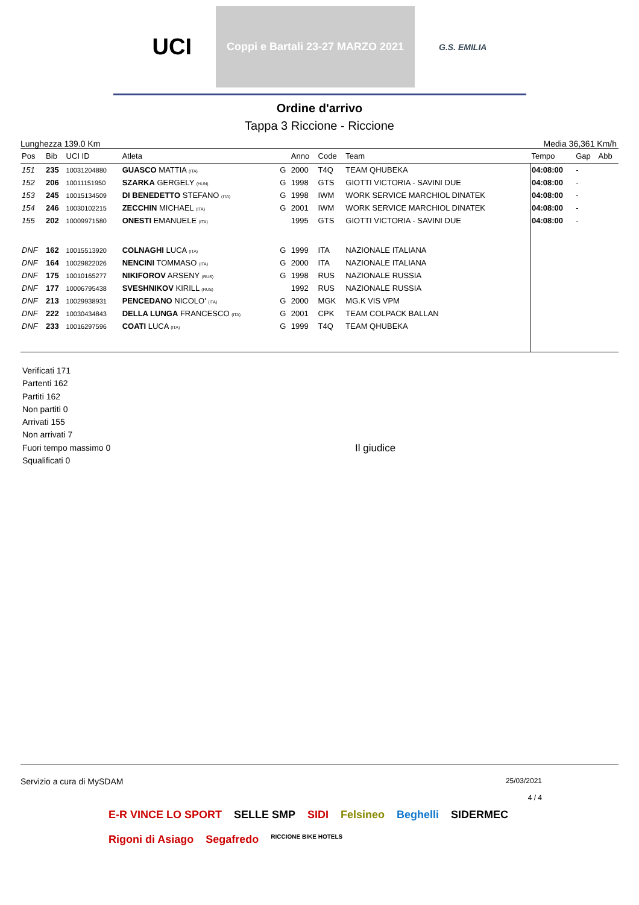UCI
Coppi e Bartali 23-27 MARZO 2021
G.S. EMILIA
Ordine d'arrivo
Tappa 3 Riccione - Riccione
Lunghezza 139.0 Km Media 36,361 Km/h
| Pos | Bib | UCI ID | Atleta | | Anno | Code | Team | Tempo | Gap | Abb |
| --- | --- | --- | --- | --- | --- | --- | --- | --- | --- | --- |
| 151 | 235 | 10031204880 | GUASCO MATTIA (ITA) | G | 2000 | T4Q | TEAM QHUBEKA | 04:08:00 | - | |
| 152 | 206 | 10011151950 | SZARKA GERGELY (HUN) | G | 1998 | GTS | GIOTTI VICTORIA - SAVINI DUE | 04:08:00 | - | |
| 153 | 245 | 10015134509 | DI BENEDETTO STEFANO (ITA) | G | 1998 | IWM | WORK SERVICE MARCHIOL DINATEK | 04:08:00 | - | |
| 154 | 246 | 10030102215 | ZECCHIN MICHAEL (ITA) | G | 2001 | IWM | WORK SERVICE MARCHIOL DINATEK | 04:08:00 | - | |
| 155 | 202 | 10009971580 | ONESTI EMANUELE (ITA) | | 1995 | GTS | GIOTTI VICTORIA - SAVINI DUE | 04:08:00 | - | |
| DNF | 162 | 10015513920 | COLNAGHI LUCA (ITA) | G | 1999 | ITA | NAZIONALE ITALIANA | | | |
| DNF | 164 | 10029822026 | NENCINI TOMMASO (ITA) | G | 2000 | ITA | NAZIONALE ITALIANA | | | |
| DNF | 175 | 10010165277 | NIKIFOROV ARSENY (RUS) | G | 1998 | RUS | NAZIONALE RUSSIA | | | |
| DNF | 177 | 10006795438 | SVESHNIKOV KIRILL (RUS) | | 1992 | RUS | NAZIONALE RUSSIA | | | |
| DNF | 213 | 10029938931 | PENCEDANO NICOLO' (ITA) | G | 2000 | MGK | MG.K VIS VPM | | | |
| DNF | 222 | 10030434843 | DELLA LUNGA FRANCESCO (ITA) | G | 2001 | CPK | TEAM COLPACK BALLAN | | | |
| DNF | 233 | 10016297596 | COATI LUCA (ITA) | G | 1999 | T4Q | TEAM QHUBEKA | | | |
Verificati 171
Partenti 162
Partiti 162
Non partiti 0
Arrivati 155
Non arrivati 7
Fuori tempo massimo 0
Squalificati 0
Il giudice
Servizio a cura di MySDAM 25/03/2021
4 / 4
E-R VINCE LO SPORT SELLE SMP SIDI Felsineo Beghelli SIDERMEC Rigoni di Asiago Segafredo RICCIONE BIKE HOTELS